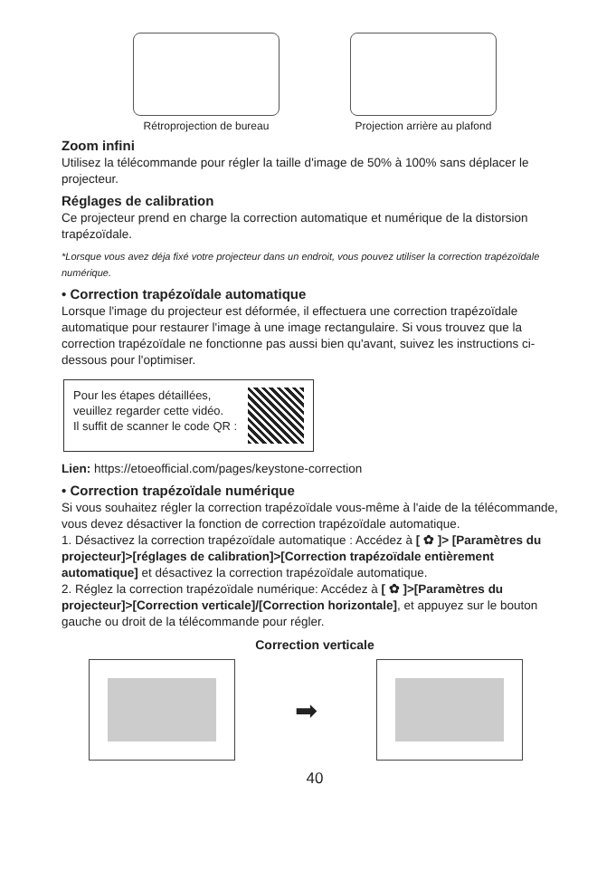Rétroprojection de bureau Projection arrière au plafond
Zoom infini
Utilisez la télécommande pour régler la taille d'image de 50% à 100% sans déplacer le projecteur.
Réglages de calibration
Ce projecteur prend en charge la correction automatique et numérique de la distorsion trapézoïdale.
*Lorsque vous avez déja fixé votre projecteur dans un endroit, vous pouvez utiliser la correction trapézoïdale numérique.
• Correction trapézoïdale automatique
Lorsque l'image du projecteur est déformée, il effectuera une correction trapézoïdale automatique pour restaurer l'image à une image rectangulaire. Si vous trouvez que la correction trapézoïdale ne fonctionne pas aussi bien qu'avant, suivez les instructions ci-dessous pour l'optimiser.
Pour les étapes détaillées,
veuillez regarder cette vidéo.
Il suffit de scanner le code QR :
Lien: https://etoeofficial.com/pages/keystone-correction
• Correction trapézoïdale numérique
Si vous souhaitez régler la correction trapézoïdale vous-même à l'aide de la télécommande, vous devez désactiver la fonction de correction trapézoïdale automatique.
1. Désactivez la correction trapézoïdale automatique : Accédez à [ ✿ ]> [Paramètres du projecteur]>[réglages de calibration]>[Correction trapézoïdale entièrement automatique] et désactivez la correction trapézoïdale automatique.
2. Réglez la correction trapézoïdale numérique: Accédez à [ ✿ ]>[Paramètres du projecteur]>[Correction verticale]/[Correction horizontale], et appuyez sur le bouton gauche ou droit de la télécommande pour régler.
Correction verticale
➡
40